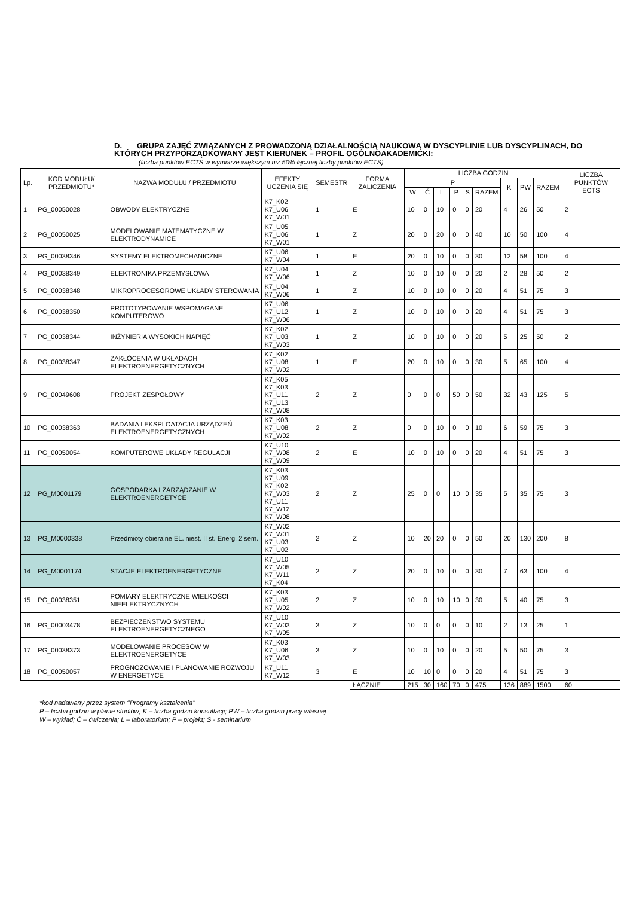D. GRUPA ZAJĘĆ ZWIĄZANYCH Z PROWADZONĄ DZIAŁALNOŚCIĄ NAUKOWĄ W DYSCYPLINIE LUB DYSCYPLINACH, DO KTÓRYCH PRZYPORZĄDKOWANY JEST KIERUNEK – PROFIL OGÓLNOAKADEMICKI:
(liczba punktów ECTS w wymiarze większym niż 50% łącznej liczby punktów ECTS)
| Lp. | KOD MODUŁU/ PRZEDMIOTU* | NAZWA MODUŁU / PRZEDMIOTU | EFEKTY UCZENIA SIĘ | SEMESTR | FORMA ZALICZENIA | LICZBA GODZIN | | | | | | | | | LICZBA PUNKTÓW ECTS |
| --- | --- | --- | --- | --- | --- | --- | --- | --- | --- | --- | --- | --- | --- | --- | --- |
| | | | | | | P | | | | | | K | PW | RAZEM | |
| | | | | | | W | Ć | L | P | S | RAZEM | | | | |
| 1 | PG_00050028 | OBWODY ELEKTRYCZNE | K7_K02 K7_U06 K7_W01 | 1 | E | 10 | 0 | 10 | 0 | 0 | 20 | 4 | 26 | 50 | 2 |
| 2 | PG_00050025 | MODELOWANIE MATEMATYCZNE W ELEKTRODYNAMICE | K7_U05 K7_U06 K7_W01 | 1 | Z | 20 | 0 | 20 | 0 | 0 | 40 | 10 | 50 | 100 | 4 |
| 3 | PG_00038346 | SYSTEMY ELEKTROMECHANICZNE | K7_U06 K7_W04 | 1 | E | 20 | 0 | 10 | 0 | 0 | 30 | 12 | 58 | 100 | 4 |
| 4 | PG_00038349 | ELEKTRONIKA PRZEMYSŁOWA | K7_U04 K7_W06 | 1 | Z | 10 | 0 | 10 | 0 | 0 | 20 | 2 | 28 | 50 | 2 |
| 5 | PG_00038348 | MIKROPROCESOROWE UKŁADY STEROWANIA | K7_U04 K7_W06 | 1 | Z | 10 | 0 | 10 | 0 | 0 | 20 | 4 | 51 | 75 | 3 |
| 6 | PG_00038350 | PROTOTYPOWANIE WSPOMAGANE KOMPUTEROWO | K7_U06 K7_U12 K7_W06 | 1 | Z | 10 | 0 | 10 | 0 | 0 | 20 | 4 | 51 | 75 | 3 |
| 7 | PG_00038344 | INŻYNIERIA WYSOKICH NAPIĘĆ | K7_K02 K7_U03 K7_W03 | 1 | Z | 10 | 0 | 10 | 0 | 0 | 20 | 5 | 25 | 50 | 2 |
| 8 | PG_00038347 | ZAKŁÓCENIA W UKŁADACH ELEKTROENERGETYCZNYCH | K7_K02 K7_U08 K7_W02 | 1 | E | 20 | 0 | 10 | 0 | 0 | 30 | 5 | 65 | 100 | 4 |
| 9 | PG_00049608 | PROJEKT ZESPOŁOWY | K7_K05 K7_K03 K7_U11 K7_U13 K7_W08 | 2 | Z | 0 | 0 | 0 | 50 | 0 | 50 | 32 | 43 | 125 | 5 |
| 10 | PG_00038363 | BADANIA I EKSPLOATACJA URZĄDZEŃ ELEKTROENERGETYCZNYCH | K7_K03 K7_U08 K7_W02 | 2 | Z | 0 | 0 | 10 | 0 | 0 | 10 | 6 | 59 | 75 | 3 |
| 11 | PG_00050054 | KOMPUTEROWE UKŁADY REGULACJI | K7_U10 K7_W08 K7_W09 | 2 | E | 10 | 0 | 10 | 0 | 0 | 20 | 4 | 51 | 75 | 3 |
| 12 | PG_M0001179 | GOSPODARKA I ZARZĄDZANIE W ELEKTROENERGETYCE | K7_K03 K7_U09 K7_K02 K7_W03 K7_U11 K7_W12 K7_W08 | 2 | Z | 25 | 0 | 0 | 10 | 0 | 35 | 5 | 35 | 75 | 3 |
| 13 | PG_M0000338 | Przedmioty obieralne EL. niest. II st. Energ. 2 sem. | K7_W02 K7_W01 K7_U03 K7_U02 | 2 | Z | 10 | 20 | 20 | 0 | 0 | 50 | 20 | 130 | 200 | 8 |
| 14 | PG_M0001174 | STACJE ELEKTROENERGETYCZNE | K7_U10 K7_W05 K7_W11 K7_K04 | 2 | Z | 20 | 0 | 10 | 0 | 0 | 30 | 7 | 63 | 100 | 4 |
| 15 | PG_00038351 | POMIARY ELEKTRYCZNE WIELKOŚCI NIEELEKTRYCZNYCH | K7_K03 K7_U05 K7_W02 | 2 | Z | 10 | 0 | 10 | 10 | 0 | 30 | 5 | 40 | 75 | 3 |
| 16 | PG_00003478 | BEZPIECZEŃSTWO SYSTEMU ELEKTROENERGETYCZNEGO | K7_U10 K7_W03 K7_W05 | 3 | Z | 10 | 0 | 0 | 0 | 0 | 10 | 2 | 13 | 25 | 1 |
| 17 | PG_00038373 | MODELOWANIE PROCESÓW W ELEKTROENERGETYCE | K7_K03 K7_U06 K7_W03 | 3 | Z | 10 | 0 | 10 | 0 | 0 | 20 | 5 | 50 | 75 | 3 |
| 18 | PG_00050057 | PROGNOZOWANIE I PLANOWANIE ROZWOJU W ENERGETYCE | K7_U11 K7_W12 | 3 | E | 10 | 10 | 0 | 0 | 0 | 20 | 4 | 51 | 75 | 3 |
| | | | | | ŁĄCZNIE | 215 | 30 | 160 | 70 | 0 | 475 | 136 | 889 | 1500 | 60 |
*kod nadawany przez system ‘’Programy kształcenia’’
P – liczba godzin w planie studiów; K – liczba godzin konsultacji; PW – liczba godzin pracy własnej
W – wykład; Ć – ćwiczenia; L – laboratorium; P – projekt; S - seminarium